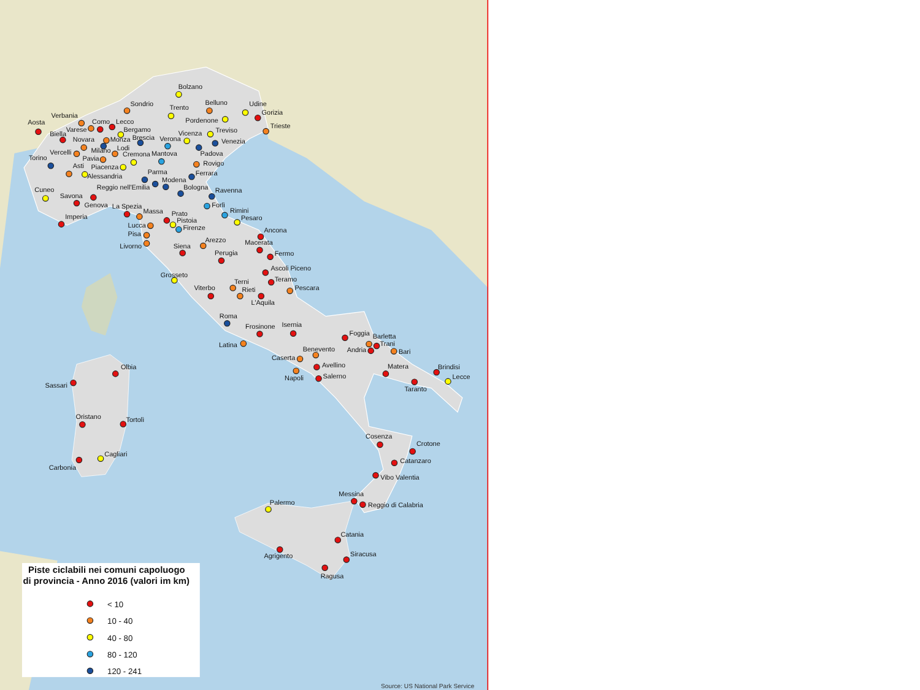Bolzano
Sondrio
Trento
Belluno
Udine
Gorizia
Pordenone
Trieste
Aosta
Verbania
Varese
Como
Lecco
Bergamo
Biella
Novara
Monza
Brescia
Verona
Vicenza
Treviso
Venezia
Milano
Vercelli
Lodi
Padova
Torino
Pavia
Cremona
Mantova
Rovigo
Asti
Piacenza
Alessandria
Parma
Ferrara
Modena
Reggio nell'Emilia
Bologna
Cuneo
Savona
Ravenna
Genova
Forlì
La Spezia
Massa
Rimini
Imperia
Prato
Pistoia
Pesaro
Lucca
Firenze
Ancona
Pisa
Livorno
Arezzo
Macerata
Siena
Fermo
Perugia
Ascoli Piceno
Grosseto
Teramo
Terni
Pescara
Viterbo
Rieti
L'Aquila
Roma
Frosinone
Isernia
Foggia
Latina
Barletta
Trani
Andria
Bari
Benevento
Caserta
Avellino
Napoli
Matera
Brindisi
Salerno
Taranto
Lecce
Olbia
Sassari
Oristano
Tortolì
Cosenza
Crotone
Cagliari
Carbonia
Catanzaro
Vibo Valentia
Messina
Reggio di Calabria
Palermo
Catania
Agrigento
Siracusa
Ragusa
Piste ciclabili nei comuni capoluogo
di provincia - Anno 2016 (valori im km)
< 10
10 - 40
40 - 80
80 - 120
120 - 241
Source: US National Park Service